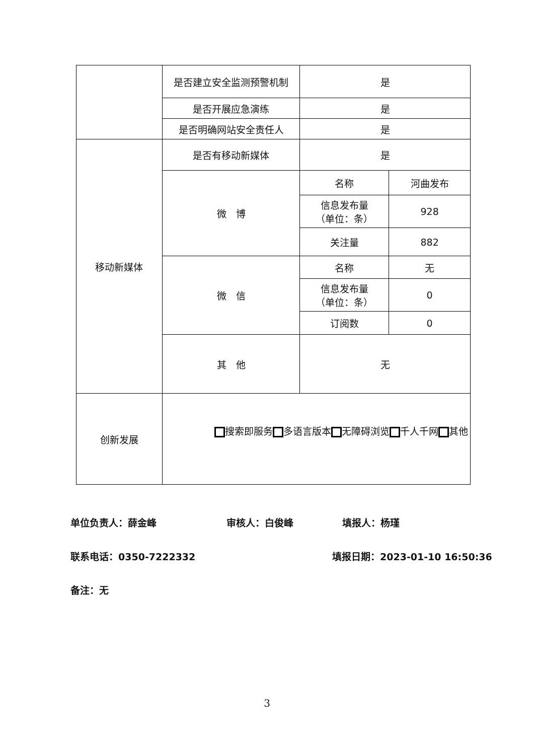| | 是否建立安全监测预警机制 | 是 | |
| | 是否开展应急演练 | 是 | |
| | 是否明确网站安全责任人 | 是 | |
| 移动新媒体 | 是否有移动新媒体 | 是 | |
| | 微 博 | 名称 | 河曲发布 |
| | | 信息发布量 （单位：条） | 928 |
| | | 关注量 | 882 |
| | 微 信 | 名称 | 无 |
| | | 信息发布量 （单位：条） | 0 |
| | | 订阅数 | 0 |
| | 其 他 | 无 | |
| 创新发展 | 搜索即服务 多语言版本 无障碍浏览 千人千网 其他 | | |
单位负责人：薛金峰 审核人：白俊峰 填报人：杨瑾
联系电话：0350-7222332 填报日期：2023-01-10 16:50:36
备注：无
3